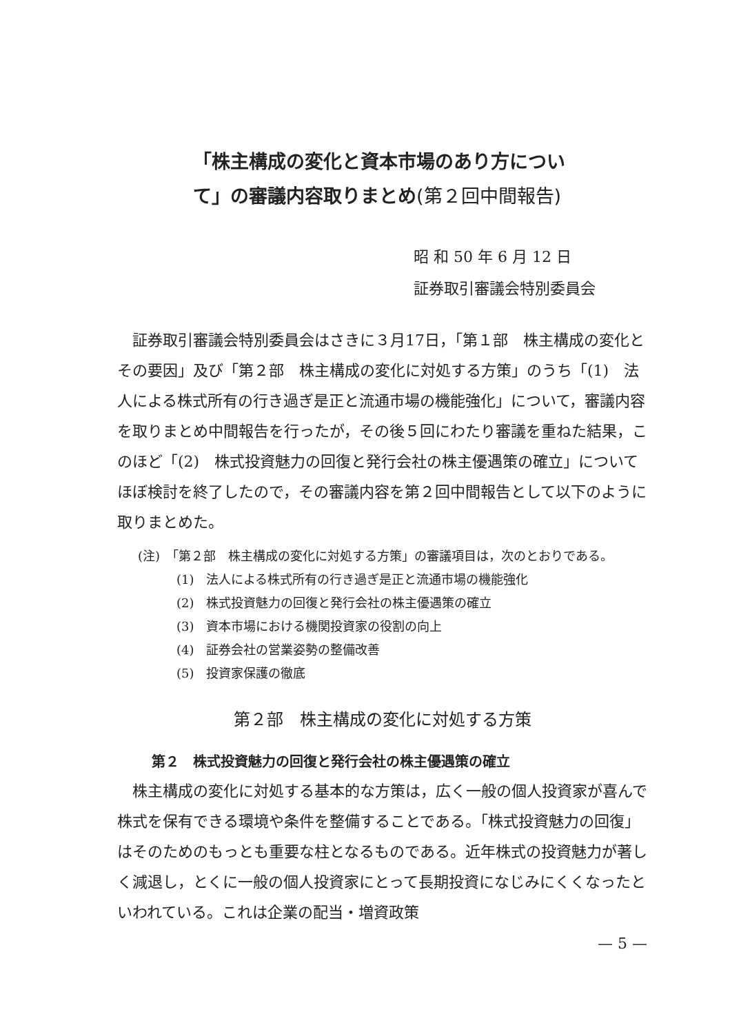「株主構成の変化と資本市場のあり方について」の審議内容取りまとめ(第２回中間報告)
昭 和 50 年 6 月 12 日
証券取引審議会特別委員会
証券取引審議会特別委員会はさきに３月17日，「第１部　株主構成の変化とその要因」及び「第２部　株主構成の変化に対処する方策」のうち「(1)　法人による株式所有の行き過ぎ是正と流通市場の機能強化」について，審議内容を取りまとめ中間報告を行ったが，その後５回にわたり審議を重ねた結果，このほど「(2)　株式投資魅力の回復と発行会社の株主優遇策の確立」についてほぼ検討を終了したので，その審議内容を第２回中間報告として以下のように取りまとめた。
(注)　「第２部　株主構成の変化に対処する方策」の審議項目は，次のとおりである。
(1)　法人による株式所有の行き過ぎ是正と流通市場の機能強化
(2)　株式投資魅力の回復と発行会社の株主優遇策の確立
(3)　資本市場における機関投資家の役割の向上
(4)　証券会社の営業姿勢の整備改善
(5)　投資家保護の徹底
第２部　株主構成の変化に対処する方策
第２　株式投資魅力の回復と発行会社の株主優遇策の確立
株主構成の変化に対処する基本的な方策は，広く一般の個人投資家が喜んで株式を保有できる環境や条件を整備することである。「株式投資魅力の回復」はそのためのもっとも重要な柱となるものである。近年株式の投資魅力が著しく減退し，とくに一般の個人投資家にとって長期投資になじみにくくなったといわれている。これは企業の配当・増資政策
— 5 —